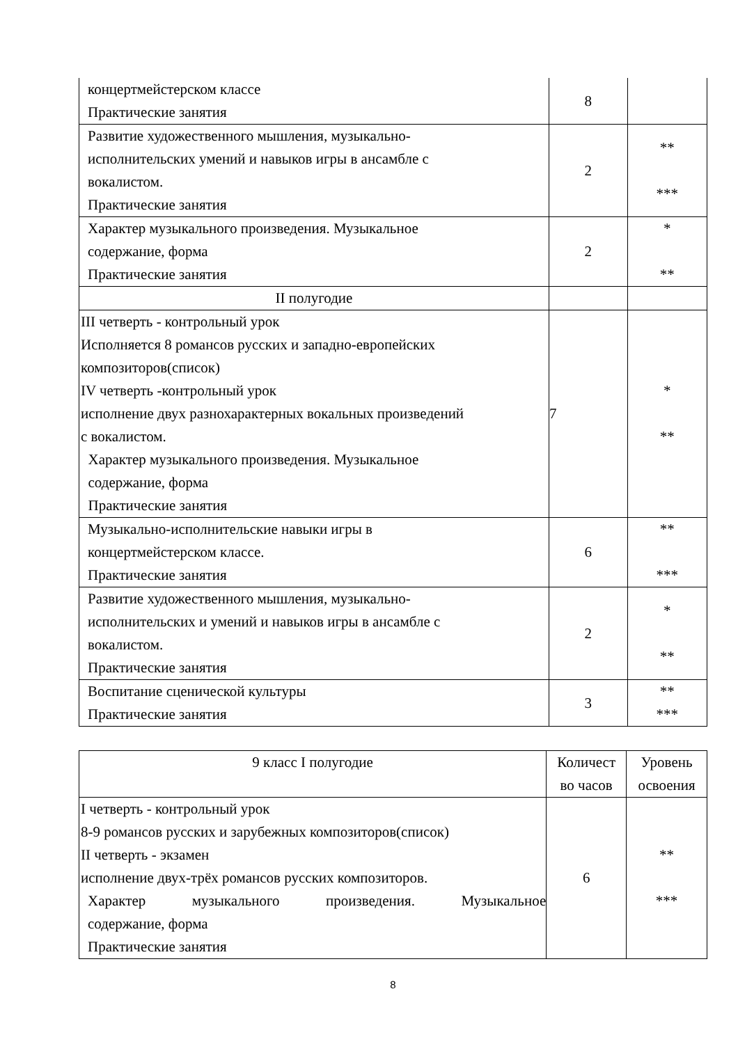| концертмейстерском классе Практические занятия | 8 | |
| Развитие художественного мышления, музыкально- исполнительских умений и навыков игры в ансамбле с вокалистом. Практические занятия | 2 | ** *** |
| Характер музыкального произведения. Музыкальное содержание, форма Практические занятия | 2 | * ** |
| II полугодие | | |
| III четверть - контрольный урок Исполняется 8 романсов русских и западно-европейских композиторов(список) IV четверть -контрольный урок исполнение двух разнохарактерных вокальных произведений с вокалистом. Характер музыкального произведения. Музыкальное содержание, форма Практические занятия | 7 | * ** |
| Музыкально-исполнительские навыки игры в концертмейстерском классе. Практические занятия | 6 | ** *** |
| Развитие художественного мышления, музыкально- исполнительских и умений и навыков игры в ансамбле с вокалистом. Практические занятия | 2 | * ** |
| Воспитание сценической культуры Практические занятия | 3 | ** *** |
| 9 класс I полугодие | Количест во часов | Уровень освоения |
| --- | --- | --- |
| I четверть - контрольный урок 8-9 романсов русских и зарубежных композиторов(список) II четверть - экзамен исполнение двух-трёх романсов русских композиторов. Характер музыкального произведения. Музыкальное содержание, форма Практические занятия | 6 | ** *** |
8